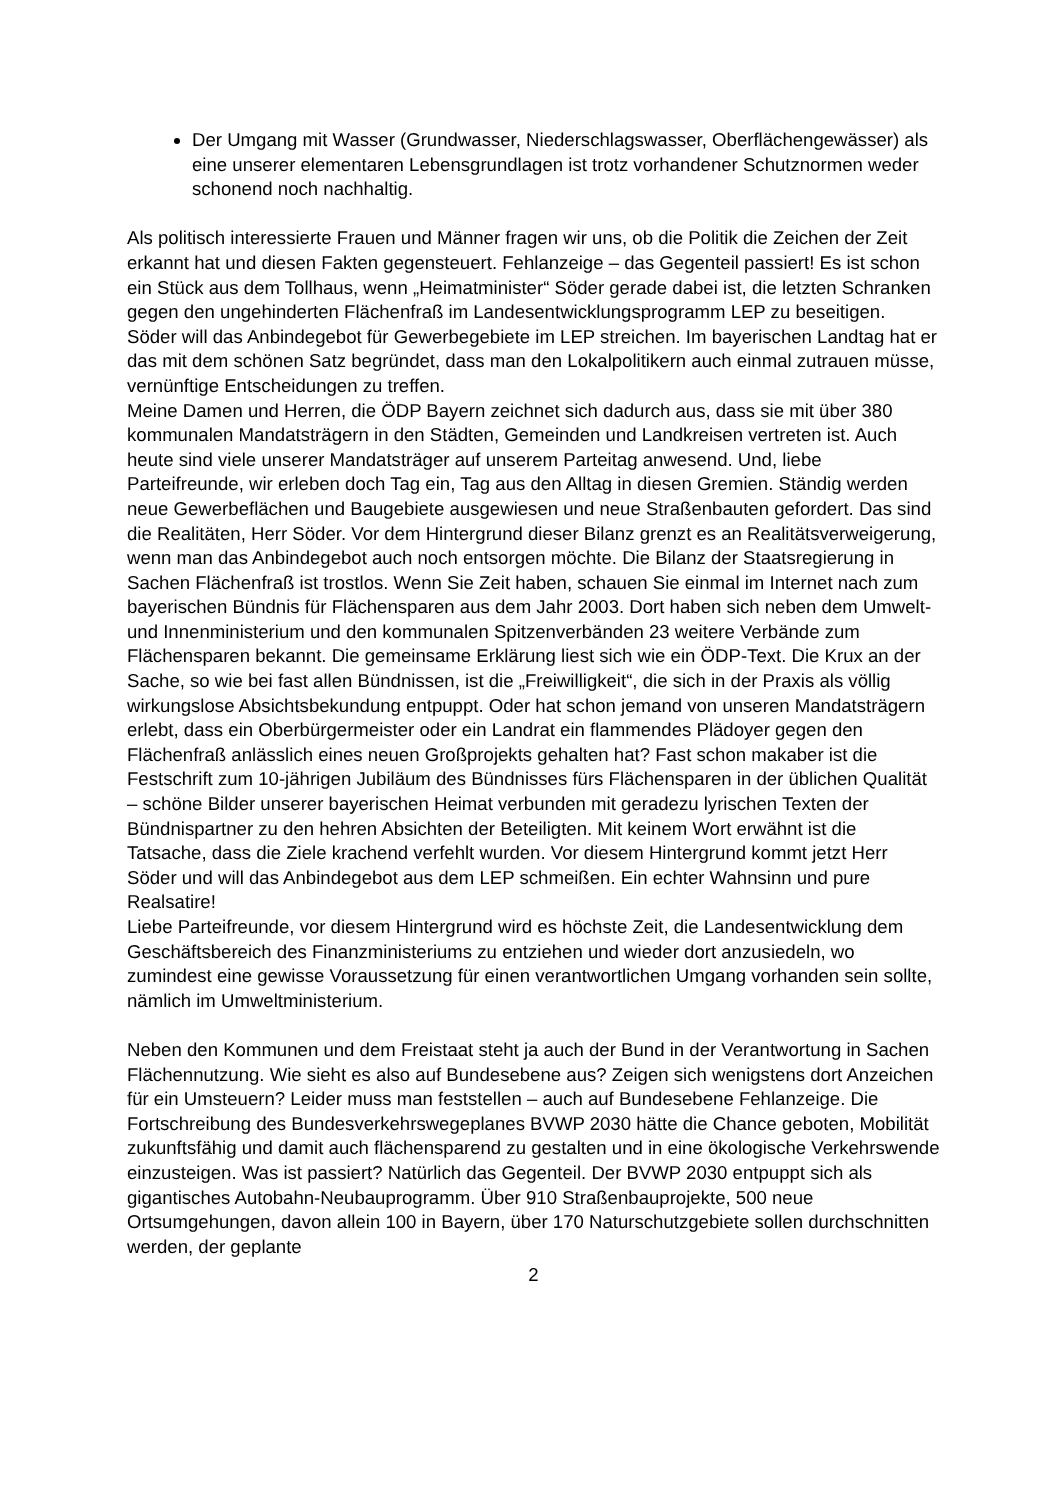Der Umgang mit Wasser (Grundwasser, Niederschlagswasser, Oberflächengewässer) als eine unserer elementaren Lebensgrundlagen ist trotz vorhandener Schutznormen weder schonend noch nachhaltig.
Als politisch interessierte Frauen und Männer fragen wir uns, ob die Politik die Zeichen der Zeit erkannt hat und diesen Fakten gegensteuert. Fehlanzeige – das Gegenteil passiert! Es ist schon ein Stück aus dem Tollhaus, wenn „Heimatminister“ Söder gerade dabei ist, die letzten Schranken gegen den ungehinderten Flächenfraß im Landesentwicklungsprogramm LEP zu beseitigen. Söder will das Anbindegebot für Gewerbegebiete im LEP streichen. Im bayerischen Landtag hat er das mit dem schönen Satz begründet, dass man den Lokalpolitikern auch einmal zutrauen müsse, vernünftige Entscheidungen zu treffen.
Meine Damen und Herren, die ÖDP Bayern zeichnet sich dadurch aus, dass sie mit über 380 kommunalen Mandatsträgern in den Städten, Gemeinden und Landkreisen vertreten ist. Auch heute sind viele unserer Mandatsträger auf unserem Parteitag anwesend. Und, liebe Parteifreunde, wir erleben doch Tag ein, Tag aus den Alltag in diesen Gremien. Ständig werden neue Gewerbeflächen und Baugebiete ausgewiesen und neue Straßenbauten gefordert. Das sind die Realitäten, Herr Söder. Vor dem Hintergrund dieser Bilanz grenzt es an Realitätsverweigerung, wenn man das Anbindegebot auch noch entsorgen möchte. Die Bilanz der Staatsregierung in Sachen Flächenfraß ist trostlos. Wenn Sie Zeit haben, schauen Sie einmal im Internet nach zum bayerischen Bündnis für Flächensparen aus dem Jahr 2003. Dort haben sich neben dem Umwelt- und Innenministerium und den kommunalen Spitzenverbänden 23 weitere Verbände zum Flächensparen bekannt. Die gemeinsame Erklärung liest sich wie ein ÖDP-Text. Die Krux an der Sache, so wie bei fast allen Bündnissen, ist die „Freiwilligkeit“, die sich in der Praxis als völlig wirkungslose Absichtsbekundung entpuppt. Oder hat schon jemand von unseren Mandatsträgern erlebt, dass ein Oberbürgermeister oder ein Landrat ein flammendes Plädoyer gegen den Flächenfraß anlässlich eines neuen Großprojekts gehalten hat? Fast schon makaber ist die Festschrift zum 10-jährigen Jubiläum des Bündnisses fürs Flächensparen in der üblichen Qualität – schöne Bilder unserer bayerischen Heimat verbunden mit geradezu lyrischen Texten der Bündnispartner zu den hehren Absichten der Beteiligten. Mit keinem Wort erwähnt ist die Tatsache, dass die Ziele krachend verfehlt wurden. Vor diesem Hintergrund kommt jetzt Herr Söder und will das Anbindegebot aus dem LEP schmeißen. Ein echter Wahnsinn und pure Realsatire!
Liebe Parteifreunde, vor diesem Hintergrund wird es höchste Zeit, die Landesentwicklung dem Geschäftsbereich des Finanzministeriums zu entziehen und wieder dort anzusiedeln, wo zumindest eine gewisse Voraussetzung für einen verantwortlichen Umgang vorhanden sein sollte, nämlich im Umweltministerium.
Neben den Kommunen und dem Freistaat steht ja auch der Bund in der Verantwortung in Sachen Flächennutzung. Wie sieht es also auf Bundesebene aus? Zeigen sich wenigstens dort Anzeichen für ein Umsteuern? Leider muss man feststellen – auch auf Bundesebene Fehlanzeige. Die Fortschreibung des Bundesverkehrswegeplanes BVWP 2030 hätte die Chance geboten, Mobilität zukunftsfähig und damit auch flächensparend zu gestalten und in eine ökologische Verkehrswende einzusteigen. Was ist passiert? Natürlich das Gegenteil. Der BVWP 2030 entpuppt sich als gigantisches Autobahn-Neubauprogramm. Über 910 Straßenbauprojekte, 500 neue Ortsumgehungen, davon allein 100 in Bayern, über 170 Naturschutzgebiete sollen durchschnitten werden, der geplante
2